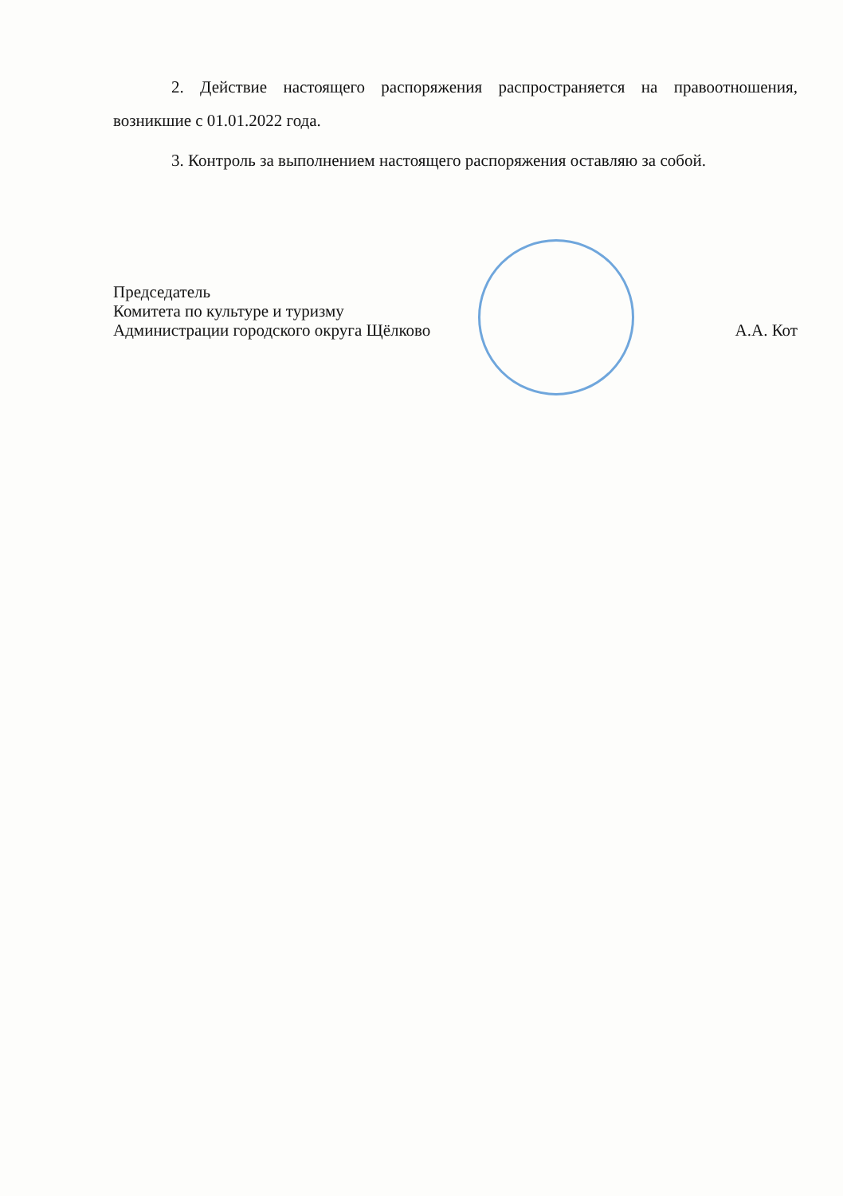2. Действие настоящего распоряжения распространяется на правоотношения, возникшие с 01.01.2022 года.
3. Контроль за выполнением настоящего распоряжения оставляю за собой.
Председатель
Комитета по культуре и туризму
Администрации городского округа Щёлково
А.А. Кот